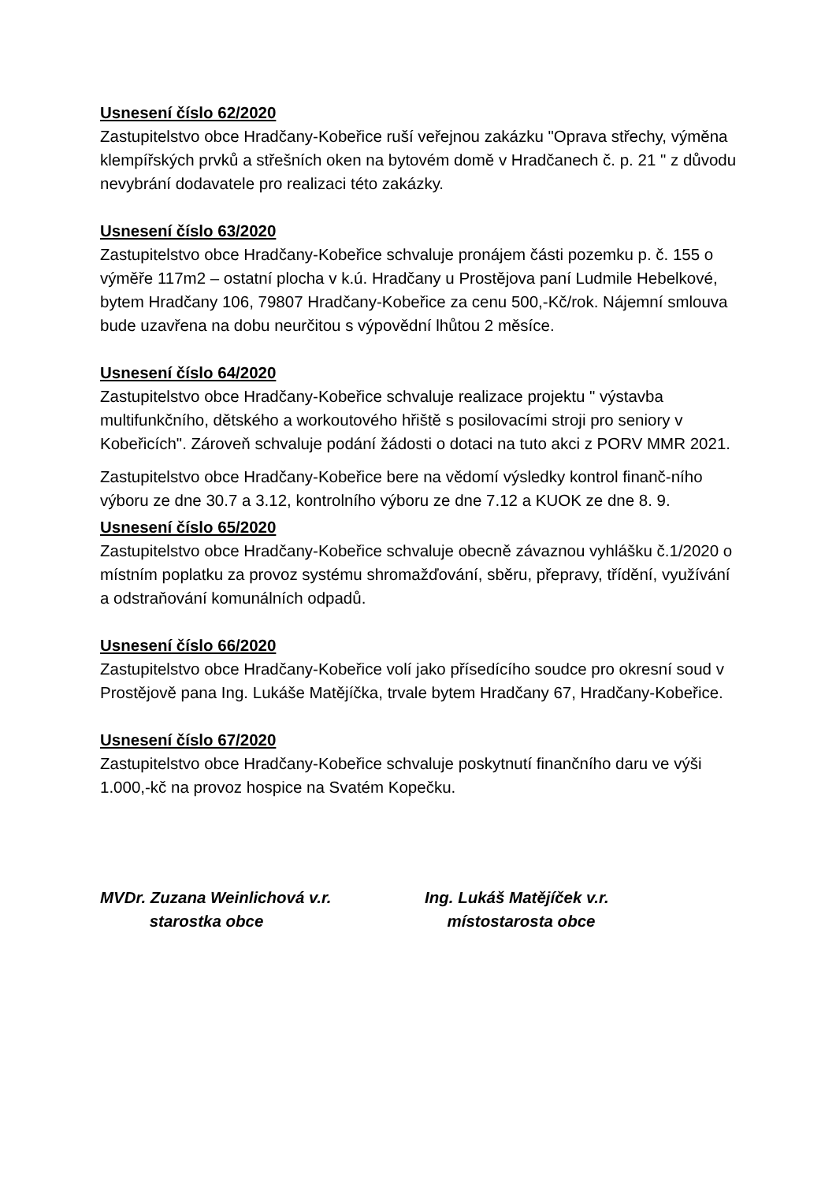Usnesení číslo 62/2020
Zastupitelstvo obce Hradčany-Kobeřice ruší veřejnou zakázku "Oprava střechy, výměna klempířských prvků a střešních oken na bytovém domě v Hradčanech č. p. 21 " z důvodu nevybrání dodavatele pro realizaci této zakázky.
Usnesení číslo 63/2020
Zastupitelstvo obce Hradčany-Kobeřice schvaluje pronájem části pozemku p. č. 155 o výměře 117m2 – ostatní plocha v k.ú. Hradčany u Prostějova paní Ludmile Hebelkové, bytem Hradčany 106, 79807 Hradčany-Kobeřice za cenu 500,-Kč/rok. Nájemní smlouva bude uzavřena na dobu neurčitou s výpovědní lhůtou 2 měsíce.
Usnesení číslo 64/2020
Zastupitelstvo obce Hradčany-Kobeřice schvaluje realizace projektu " výstavba multifunkčního, dětského a workoutového hřiště s posilovacími stroji pro seniory v Kobeřicích". Zároveň schvaluje podání žádosti o dotaci na tuto akci z PORV MMR 2021.
Zastupitelstvo obce Hradčany-Kobeřice bere na vědomí výsledky kontrol finanč-ního výboru ze dne 30.7 a 3.12, kontrolního výboru ze dne 7.12 a KUOK ze dne 8. 9.
Usnesení číslo 65/2020
Zastupitelstvo obce Hradčany-Kobeřice schvaluje obecně závaznou vyhlášku č.1/2020 o místním poplatku za provoz systému shromažďování, sběru, přepravy, třídění, využívání a odstraňování komunálních odpadů.
Usnesení číslo 66/2020
Zastupitelstvo obce Hradčany-Kobeřice volí jako přísedícího soudce pro okresní soud v Prostějově pana Ing. Lukáše Matějíčka, trvale bytem Hradčany 67, Hradčany-Kobeřice.
Usnesení číslo 67/2020
Zastupitelstvo obce Hradčany-Kobeřice schvaluje poskytnutí finančního daru ve výši 1.000,-kč na provoz hospice na Svatém Kopečku.
MVDr. Zuzana Weinlichová v.r.
starostka obce
Ing. Lukáš Matějíček v.r.
místostarosta obce